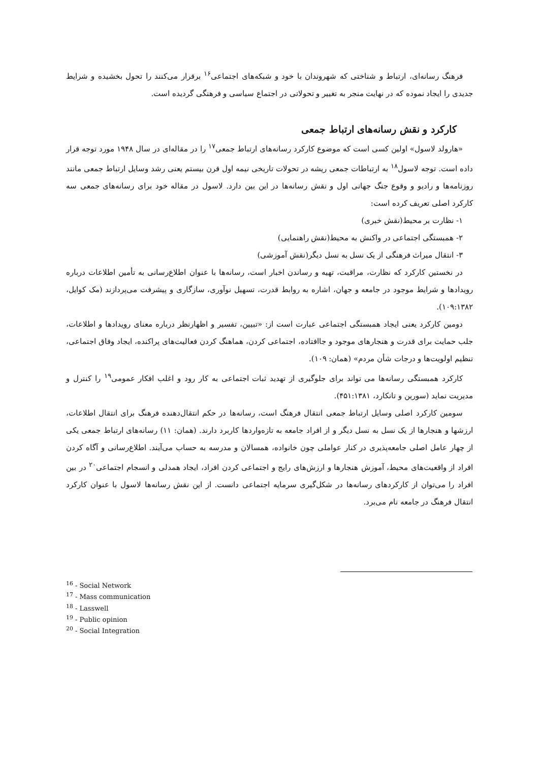فرهنگ رسانه‌ای، ارتباط و شناختی که شهروندان با خود و شبکه‌های اجتماعی<sup>۱۶</sup> برقرار می‌کنند را تحول بخشیده و شرایط جدیدی را ایجاد نموده که در نهایت منجر به تغییر و تحولاتی در اجتماع سیاسی و فرهنگی گردیده است.
کارکرد و نقش رسانه‌های ارتباط جمعی
«هارولد لاسول» اولین کسی است که موضوع کارکرد رسانه‌های ارتباط جمعی<sup>۱۷</sup> را در مقاله‌ای در سال ۱۹۴۸ مورد توجه قرار داده است. توجه لاسول<sup>۱۸</sup> به ارتباطات جمعی ریشه در تحولات تاریخی نیمه اول قرن بیستم یعنی رشد وسایل ارتباط جمعی مانند روزنامه‌ها و رادیو و وقوع جنگ جهانی اول و نقش رسانه‌ها در این بین دارد. لاسول در مقاله خود برای رسانه‌های جمعی سه کارکرد اصلی تعریف کرده است:
۱- نظارت بر محیط(نقش خبری)
۲- همبستگی اجتماعی در واکنش به محیط(نقش راهنمایی)
۳- انتقال میراث فرهنگی از یک نسل به نسل دیگر(نقش آموزشی)
در نخستین کارکرد که نظارت، مراقبت، تهیه و رساندن اخبار است، رسانه‌ها با عنوان اطلاع‌رسانی به تأمین اطلاعات درباره رویدادها و شرایط موجود در جامعه و جهان، اشاره به روابط قدرت، تسهیل نوآوری، سازگاری و پیشرفت می‌پردازند (مک کوایل، ۱۰۹:۱۳۸۲).
دومین کارکرد یعنی ایجاد همبستگی اجتماعی عبارت است از: «تبیین، تفسیر و اظهارنظر درباره معنای رویدادها و اطلاعات، جلب حمایت برای قدرت و هنجارهای موجود و جاافتاده، اجتماعی کردن، هماهنگ کردن فعالیت‌های پراکنده، ایجاد وفاق اجتماعی، تنظیم اولویت‌ها و درجات شأن مردم» (همان: ۱۰۹).
کارکرد همبستگی رسانه‌ها می تواند برای جلوگیری از تهدید ثبات اجتماعی به کار رود و اغلب افکار عمومی<sup>۱۹</sup> را کنترل و مدیریت نماید (سورین و تانکارد، ۴۵۱:۱۳۸۱).
سومین کارکرد اصلی وسایل ارتباط جمعی انتقال فرهنگ است، رسانه‌ها در حکم انتقال‌دهنده فرهنگ برای انتقال اطلاعات، ارزشها و هنجارها از یک نسل به نسل دیگر و از افراد جامعه به تازه‌واردها کاربرد دارند. (همان: ۱۱) رسانه‌های ارتباط جمعی یکی از چهار عامل اصلی جامعه‌پذیری در کنار عواملی چون خانواده، همسالان و مدرسه به حساب می‌آیند. اطلاع‌رسانی و آگاه کردن افراد از واقعیت‌های محیط، آموزش هنجارها و ارزش‌های رایج و اجتماعی کردن افراد، ایجاد همدلی و انسجام اجتماعی<sup>۲۰</sup> در بین افراد را می‌توان از کارکردهای رسانه‌ها در شکل‌گیری سرمایه اجتماعی دانست. از این نقش رسانه‌ها لاسول با عنوان کارکرد انتقال فرهنگ در جامعه نام می‌برد.
<sup>16</sup> - Social Network
<sup>17</sup> - Mass communication
<sup>18</sup> - Lasswell
<sup>19</sup> - Public opinion
<sup>20</sup> - Social Integration